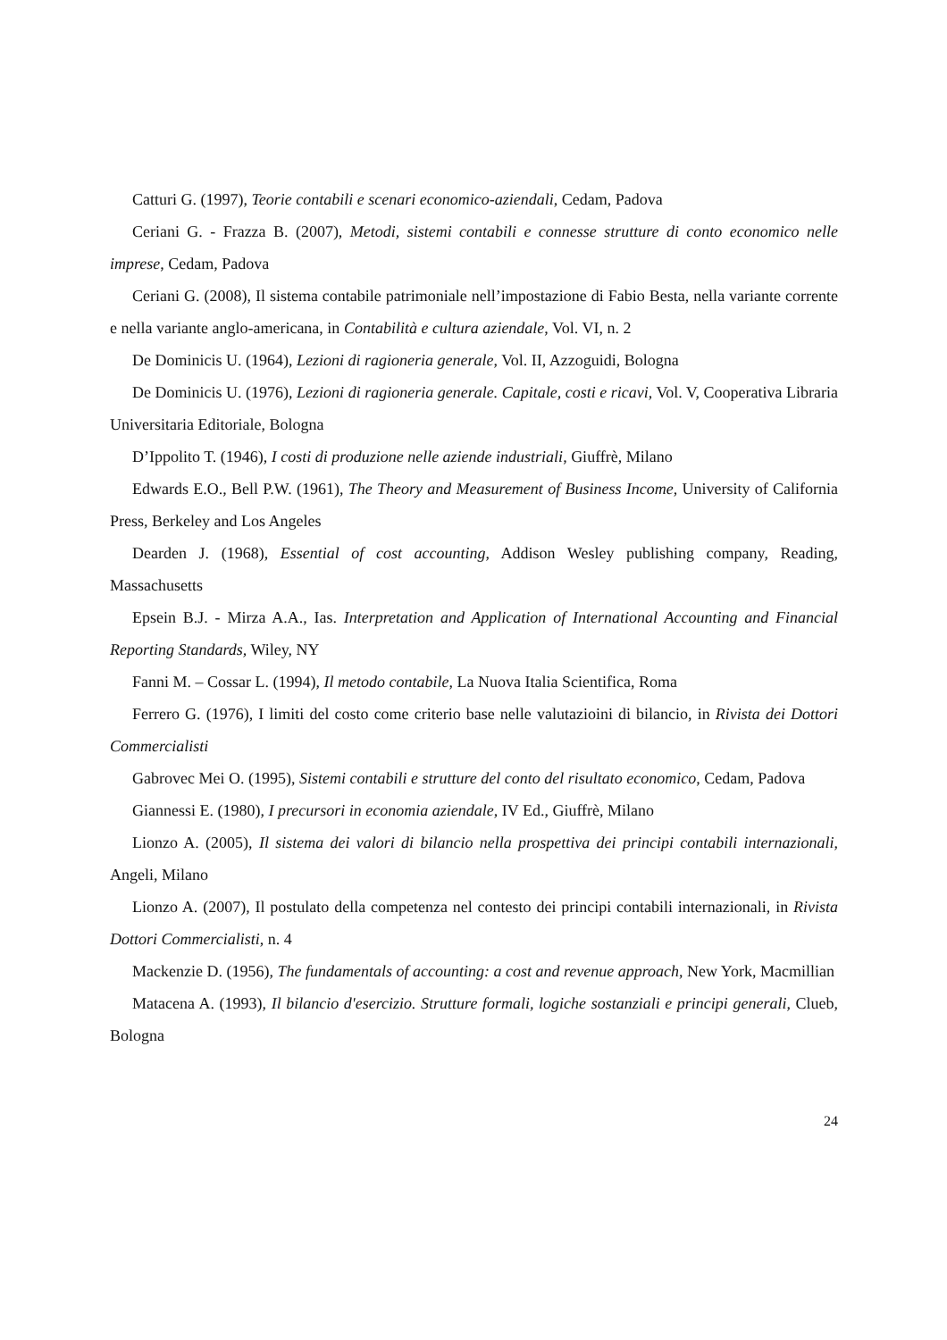Catturi G. (1997), Teorie contabili e scenari economico-aziendali, Cedam, Padova
Ceriani G. - Frazza B. (2007), Metodi, sistemi contabili e connesse strutture di conto economico nelle imprese, Cedam, Padova
Ceriani G. (2008), Il sistema contabile patrimoniale nell’impostazione di Fabio Besta, nella variante corrente e nella variante anglo-americana, in Contabilità e cultura aziendale, Vol. VI, n. 2
De Dominicis U. (1964), Lezioni di ragioneria generale, Vol. II, Azzoguidi, Bologna
De Dominicis U. (1976), Lezioni di ragioneria generale. Capitale, costi e ricavi, Vol. V, Cooperativa Libraria Universitaria Editoriale, Bologna
D’Ippolito T. (1946), I costi di produzione nelle aziende industriali, Giuffrè, Milano
Edwards E.O., Bell P.W. (1961), The Theory and Measurement of Business Income, University of California Press, Berkeley and Los Angeles
Dearden J. (1968), Essential of cost accounting, Addison Wesley publishing company, Reading, Massachusetts
Epsein B.J. - Mirza A.A., Ias. Interpretation and Application of International Accounting and Financial Reporting Standards, Wiley, NY
Fanni M. – Cossar L. (1994), Il metodo contabile, La Nuova Italia Scientifica, Roma
Ferrero G. (1976), I limiti del costo come criterio base nelle valutazioini di bilancio, in Rivista dei Dottori Commercialisti
Gabrovec Mei O. (1995), Sistemi contabili e strutture del conto del risultato economico, Cedam, Padova
Giannessi E. (1980), I precursori in economia aziendale, IV Ed., Giuffrè, Milano
Lionzo A. (2005), Il sistema dei valori di bilancio nella prospettiva dei principi contabili internazionali, Angeli, Milano
Lionzo A. (2007), Il postulato della competenza nel contesto dei principi contabili internazionali, in Rivista Dottori Commercialisti, n. 4
Mackenzie D. (1956), The fundamentals of accounting: a cost and revenue approach, New York, Macmillian
Matacena A. (1993), Il bilancio d'esercizio. Strutture formali, logiche sostanziali e principi generali, Clueb, Bologna
24